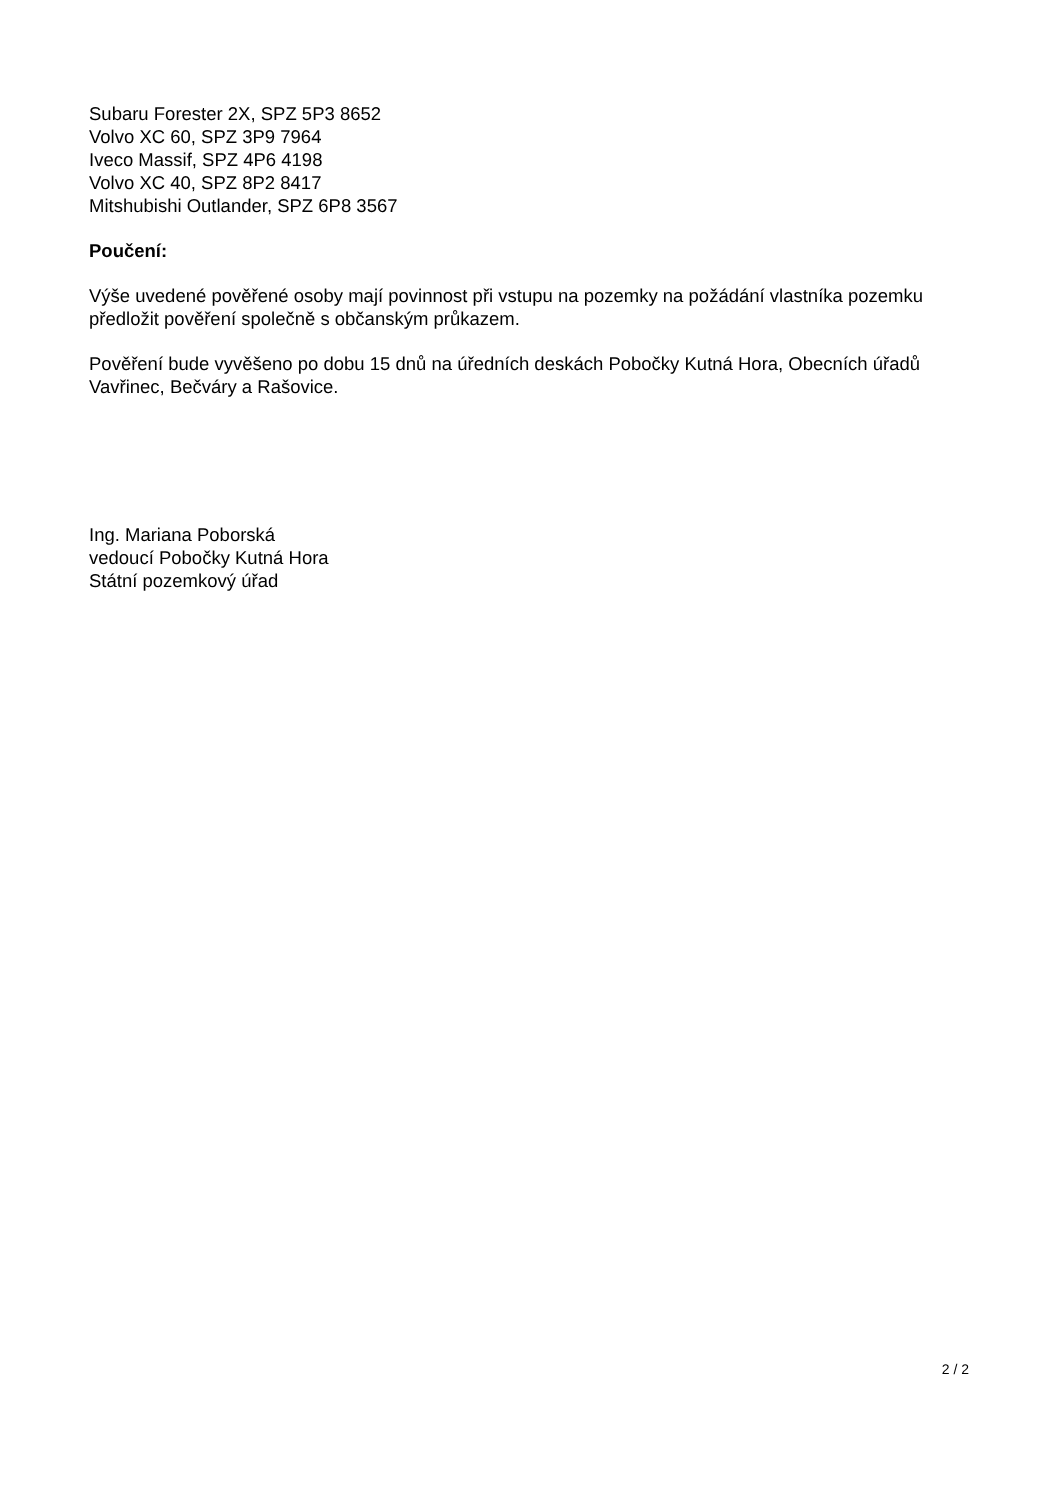Subaru Forester 2X, SPZ 5P3 8652
Volvo XC 60, SPZ 3P9 7964
Iveco Massif, SPZ 4P6 4198
Volvo XC 40, SPZ 8P2 8417
Mitshubishi Outlander, SPZ 6P8 3567
Poučení:
Výše uvedené pověřené osoby mají povinnost při vstupu na pozemky na požádání vlastníka pozemku předložit pověření společně s občanským průkazem.
Pověření bude vyvěšeno po dobu 15 dnů na úředních deskách Pobočky Kutná Hora, Obecních úřadů Vavřinec, Bečváry a Rašovice.
Ing. Mariana Poborská
vedoucí Pobočky Kutná Hora
Státní pozemkový úřad
2 / 2